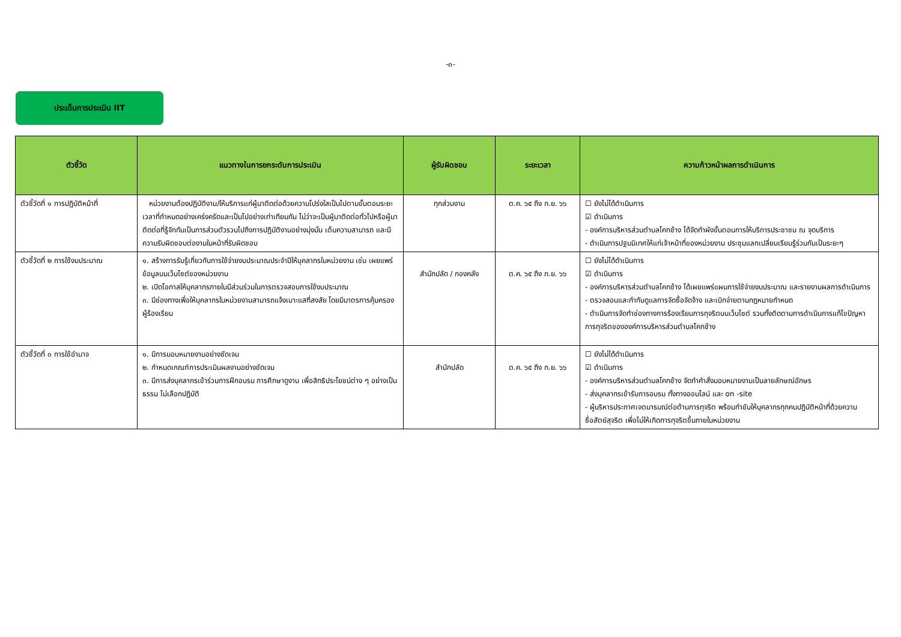-๓-
ประเด็นการประเมิน IIT
| ตัวชี้วัด | แนวทางในการยกระดับการประเมิน | ผู้รับผิดชอบ | ระยะเวลา | ความก้าวหน้าผลการดำเนินการ |
| --- | --- | --- | --- | --- |
| ตัวชี้วัดที่ ๑ การปฏิบัติหน้าที่ | หน่วยงานต้องปฏิบัติงาน/ให้บริการแก่ผู้มาติดต่อด้วยความโปร่งใสเป็นไปตามขั้นตอนระยะเวลาที่กำหนดอย่างเคร่งครัดและเป็นไปอย่างเท่าเทียมกัน ไม่ว่าจะเป็นผู้มาติดต่อทั่วไปหรือผู้มาติดต่อที่รู้จักกันเป็นการส่วนตัวรวมไปถึงการปฏิบัติงานอย่างมุ่งมั่น เต็มความสามารถ และมีความรับผิดชอบต่องานในหน้าที่รับผิดชอบ | ทุกส่วนงาน | ต.ค. ๖๕ ถึง ก.ย. ๖๖ | ☐ ยังไม่ได้ดำเนินการ ☑ ดำเนินการ - องค์การบริหารส่วนตำบลโคกช้าง ได้จัดทำผังขั้นตอนการให้บริการประชาชน ณ จุดบริการ - ดำเนินการปฐมนิเทศให้แก่เจ้าหน้าที่ของหน่วยงาน ประชุมแลกเปลี่ยนเรียนรู้ร่วมกันเป็นระยะๆ |
| ตัวชี้วัดที่ ๒ การใช้งบประมาณ | ๑. สร้างการรับรู้เกี่ยวกับการใช้จ่ายงบประมาณประจำปีให้บุคลากรในหน่วยงาน เช่น เผยแพร่ข้อมูลบนเว็บไซต์ของหน่วยงาน ๒. เปิดโอกาสให้บุคลากรภายในมีส่วนร่วมในการตรวจสอบการใช้งบประมาณ ๓. มีช่องทางเพื่อให้บุคลากรในหน่วยงานสามารถแจ้งเบาะแสที่สงสัย โดยมีมาตรการคุ้มครองผู้ร้องเรียน | สำนักปลัด / กองคลัง | ต.ค. ๖๕ ถึง ก.ย. ๖๖ | ☐ ยังไม่ได้ดำเนินการ ☑ ดำเนินการ - องค์การบริหารส่วนตำบลโคกช้าง ได้เผยแพร่แผนการใช้จ่ายงบประมาณ และรายงานผลการดำเนินการ - ตรวจสอบและกำกับดูแลการจัดซื้อจัดจ้าง และเบิกจ่ายตามกฎหมายกำหนด - ดำเนินการจัดทำช่องทางการร้องเรียนการทุจริตบนเว็บไซต์ รวมทั้งติดตามการดำเนินการแก้ไขปัญหาการทุจริตขององค์การบริหารส่วนตำบลโคกช้าง |
| ตัวชี้วัดที่ ๓ การใช้อำนาจ | ๑. มีการมอบหมายงานอย่างชัดเจน ๒. กำหนดเกณฑ์การประเมินผลงานอย่างชัดเจน ๓. มีการส่งบุคลากรเข้าร่วมการฝึกอบรม การศึกษาดูงาน เพื่อสิทธิประโยชน์ต่าง ๆ อย่างเป็นธรรม ไม่เลือกปฏิบัติ | สำนักปลัด | ต.ค. ๖๕ ถึง ก.ย. ๖๖ | ☐ ยังไม่ได้ดำเนินการ ☑ ดำเนินการ - องค์การบริหารส่วนตำบลโคกช้าง จัดทำคำสั่งมอบหมายงานเป็นลายลักษณ์อักษร - ส่งบุคลากรเข้ารับการอบรม ทั้งทางออนไลน์ และ on -site - ผู้บริหารประกาศเจตนารมณ์ต่อต้านการทุจริต พร้อมกำชับให้บุคลากรทุกคนปฏิบัติหน้าที่ด้วยความซื่อสัตย์สุจริต เพื่อไม่ให้เกิดการทุจริตขึ้นภายในหน่วยงาน |